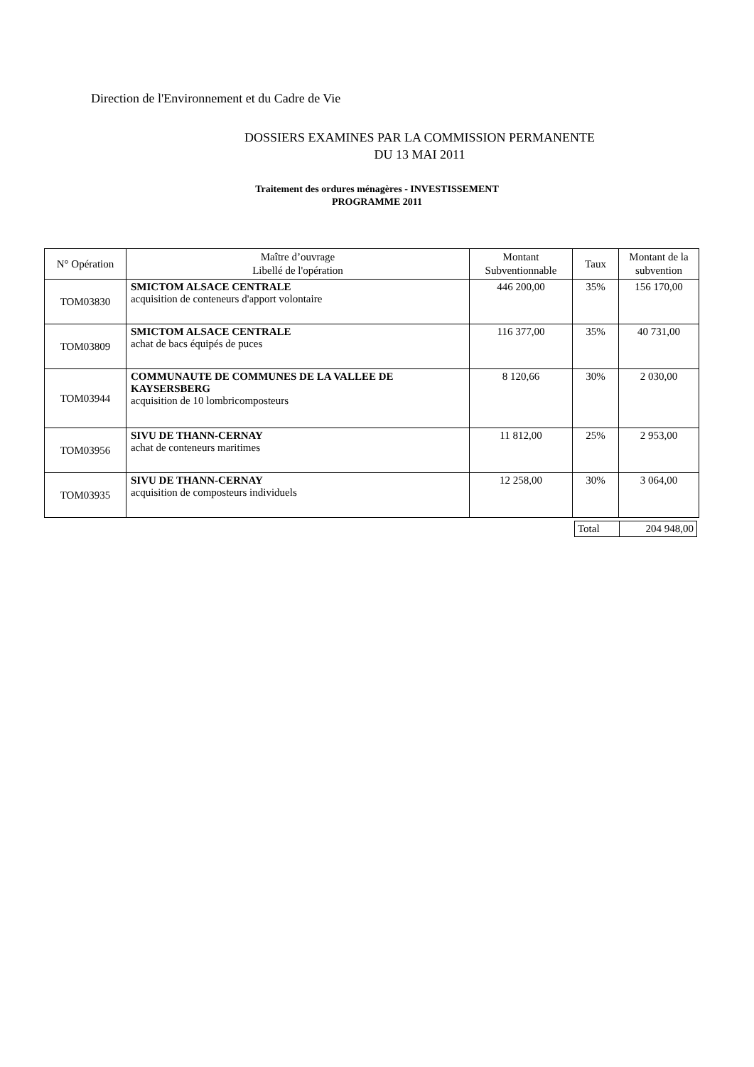Direction de l'Environnement et du Cadre de Vie
DOSSIERS EXAMINES PAR LA COMMISSION PERMANENTE
DU 13 MAI 2011
Traitement des ordures ménagères - INVESTISSEMENT
PROGRAMME 2011
| N° Opération | Maître d’ouvrage Libellé de l'opération | Montant Subventionnable | Taux | Montant de la subvention |
| --- | --- | --- | --- | --- |
| TOM03830 | SMICTOM ALSACE CENTRALE acquisition de conteneurs d'apport volontaire | 446 200,00 | 35% | 156 170,00 |
| TOM03809 | SMICTOM ALSACE CENTRALE achat de bacs équipés de puces | 116 377,00 | 35% | 40 731,00 |
| TOM03944 | COMMUNAUTE DE COMMUNES DE LA VALLEE DE KAYSERSBERG acquisition de 10 lombricomposteurs | 8 120,66 | 30% | 2 030,00 |
| TOM03956 | SIVU DE THANN-CERNAY achat de conteneurs maritimes | 11 812,00 | 25% | 2 953,00 |
| TOM03935 | SIVU DE THANN-CERNAY acquisition de composteurs individuels | 12 258,00 | 30% | 3 064,00 |
| Total | 204 948,00 |